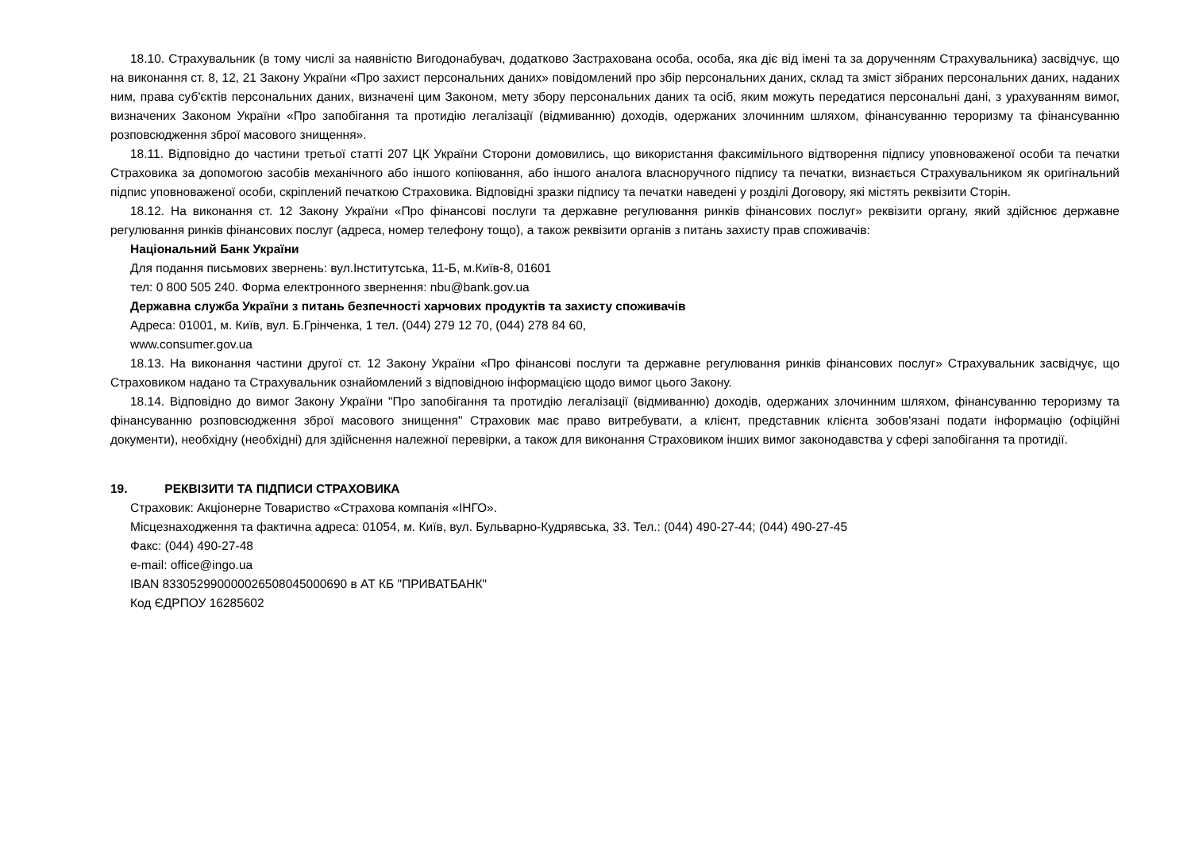18.10. Страхувальник (в тому числі за наявністю Вигодонабувач, додатково Застрахована особа, особа, яка діє від імені та за дорученням Страхувальника) засвідчує, що на виконання ст. 8, 12, 21 Закону України «Про захист персональних даних» повідомлений про збір персональних даних, склад та зміст зібраних персональних даних, наданих ним, права суб'єктів персональних даних, визначені цим Законом, мету збору персональних даних та осіб, яким можуть передатися персональні дані, з урахуванням вимог, визначених Законом України «Про запобігання та протидію легалізації (відмиванню) доходів, одержаних злочинним шляхом, фінансуванню тероризму та фінансуванню розповсюдження зброї масового знищення».
18.11. Відповідно до частини третьої статті 207 ЦК України Сторони домовились, що використання факсимільного відтворення підпису уповноваженої особи та печатки Страховика за допомогою засобів механічного або іншого копіювання, або іншого аналога власноручного підпису та печатки, визнається Страхувальником як оригінальний підпис уповноваженої особи, скріплений печаткою Страховика. Відповідні зразки підпису та печатки наведені у розділі Договору, які містять реквізити Сторін.
18.12. На виконання ст. 12 Закону України «Про фінансові послуги та державне регулювання ринків фінансових послуг» реквізити органу, який здійснює державне регулювання ринків фінансових послуг (адреса, номер телефону тощо), а також реквізити органів з питань захисту прав споживачів:
Національний Банк України
Для подання письмових звернень: вул.Інститутська, 11-Б, м.Київ-8, 01601
тел: 0 800 505 240. Форма електронного звернення: nbu@bank.gov.ua
Державна служба України з питань безпечності харчових продуктів та захисту споживачів
Адреса: 01001, м. Київ, вул. Б.Грінченка, 1 тел. (044) 279 12 70, (044) 278 84 60,
www.consumer.gov.ua
18.13. На виконання частини другої ст. 12 Закону України «Про фінансові послуги та державне регулювання ринків фінансових послуг» Страхувальник засвідчує, що Страховиком надано та Страхувальник ознайомлений з відповідною інформацією щодо вимог цього Закону.
18.14. Відповідно до вимог Закону України "Про запобігання та протидію легалізації (відмиванню) доходів, одержаних злочинним шляхом, фінансуванню тероризму та фінансуванню розповсюдження зброї масового знищення" Страховик має право витребувати, а клієнт, представник клієнта зобов'язані подати інформацію (офіційні документи), необхідну (необхідні) для здійснення належної перевірки, а також для виконання Страховиком інших вимог законодавства у сфері запобігання та протидії.
19. РЕКВІЗИТИ ТА ПІДПИСИ СТРАХОВИКА
Страховик: Акціонерне Товариство «Страхова компанія «ІНГО».
Місцезнаходження та фактична адреса: 01054, м. Київ, вул. Бульварно-Кудрявська, 33. Тел.: (044) 490-27-44; (044) 490-27-45
Факс: (044) 490-27-48
e-mail: office@ingo.ua
IBAN 833052990000026508045000690 в АТ КБ "ПРИВАТБАНК"
Код ЄДРПОУ 16285602